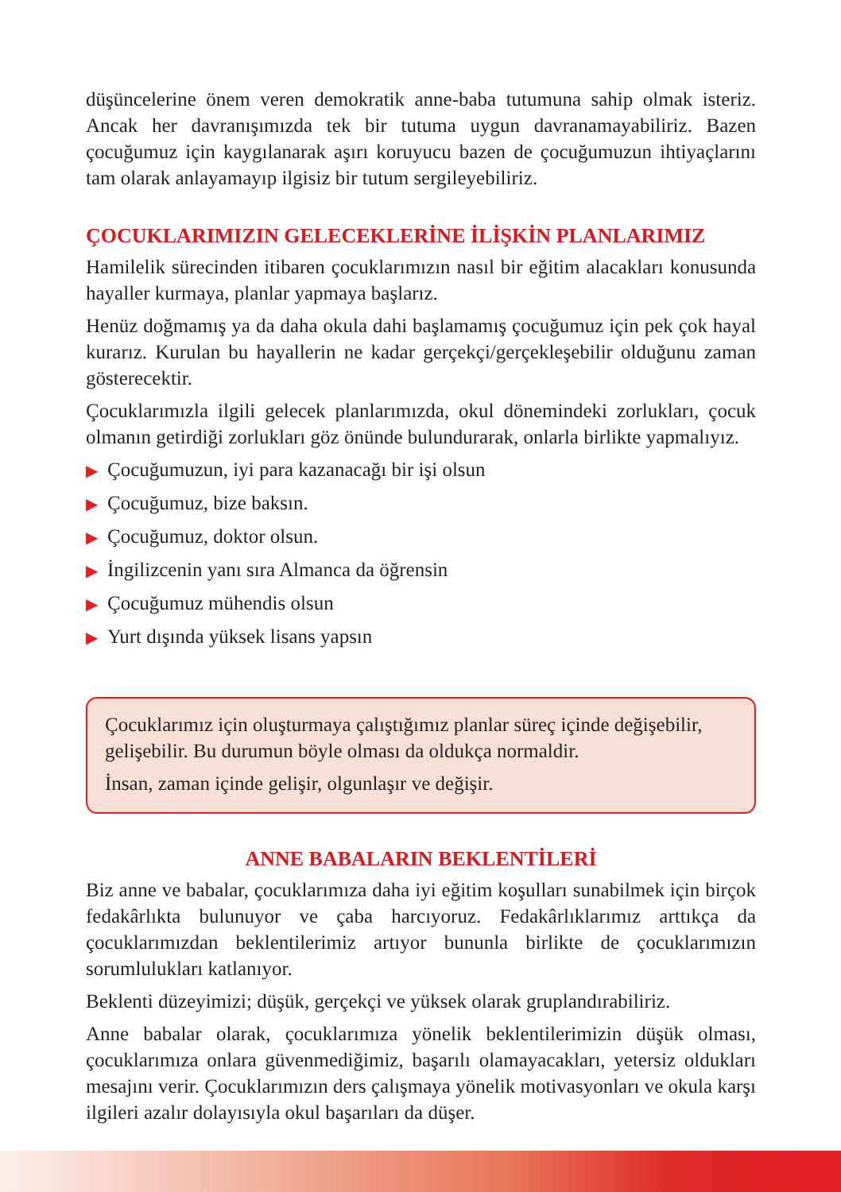düşüncelerine önem veren demokratik anne-baba tutumuna sahip olmak isteriz. Ancak her davranışımızda tek bir tutuma uygun davranamayabiliriz. Bazen çocuğumuz için kaygılanarak aşırı koruyucu bazen de çocuğumuzun ihtiyaçlarını tam olarak anlayamayıp ilgisiz bir tutum sergileyebiliriz.
ÇOCUKLARIMIZIN GELECEKLERİNE İLİŞKİN PLANLARIMIZ
Hamilelik sürecinden itibaren çocuklarımızın nasıl bir eğitim alacakları konusunda hayaller kurmaya, planlar yapmaya başlarız.
Henüz doğmamış ya da daha okula dahi başlamamış çocuğumuz için pek çok hayal kurarız. Kurulan bu hayallerin ne kadar gerçekçi/gerçekleşebilir olduğunu zaman gösterecektir.
Çocuklarımızla ilgili gelecek planlarımızda, okul dönemindeki zorlukları, çocuk olmanın getirdiği zorlukları göz önünde bulundurarak, onlarla birlikte yapmalıyız.
▶ Çocuğumuzun, iyi para kazanacağı bir işi olsun
▶ Çocuğumuz, bize baksın.
▶ Çocuğumuz, doktor olsun.
▶ İngilizcenin yanı sıra Almanca da öğrensin
▶ Çocuğumuz mühendis olsun
▶ Yurt dışında yüksek lisans yapsın
Çocuklarımız için oluşturmaya çalıştığımız planlar süreç içinde değişebilir, gelişebilir. Bu durumun böyle olması da oldukça normaldir.
İnsan, zaman içinde gelişir, olgunlaşır ve değişir.
ANNE BABALARIN BEKLENTİLERİ
Biz anne ve babalar, çocuklarımıza daha iyi eğitim koşulları sunabilmek için birçok fedakârlıkta bulunuyor ve çaba harcıyoruz. Fedakârlıklarımız arttıkça da çocuklarımızdan beklentilerimiz artıyor bununla birlikte de çocuklarımızın sorumlulukları katlanıyor.
Beklenti düzeyimizi; düşük, gerçekçi ve yüksek olarak gruplandırabiliriz.
Anne babalar olarak, çocuklarımıza yönelik beklentilerimizin düşük olması, çocuklarımıza onlara güvenmediğimiz, başarılı olamayacakları, yetersiz oldukları mesajını verir. Çocuklarımızın ders çalışmaya yönelik motivasyonları ve okula karşı ilgileri azalır dolayısıyla okul başarıları da düşer.